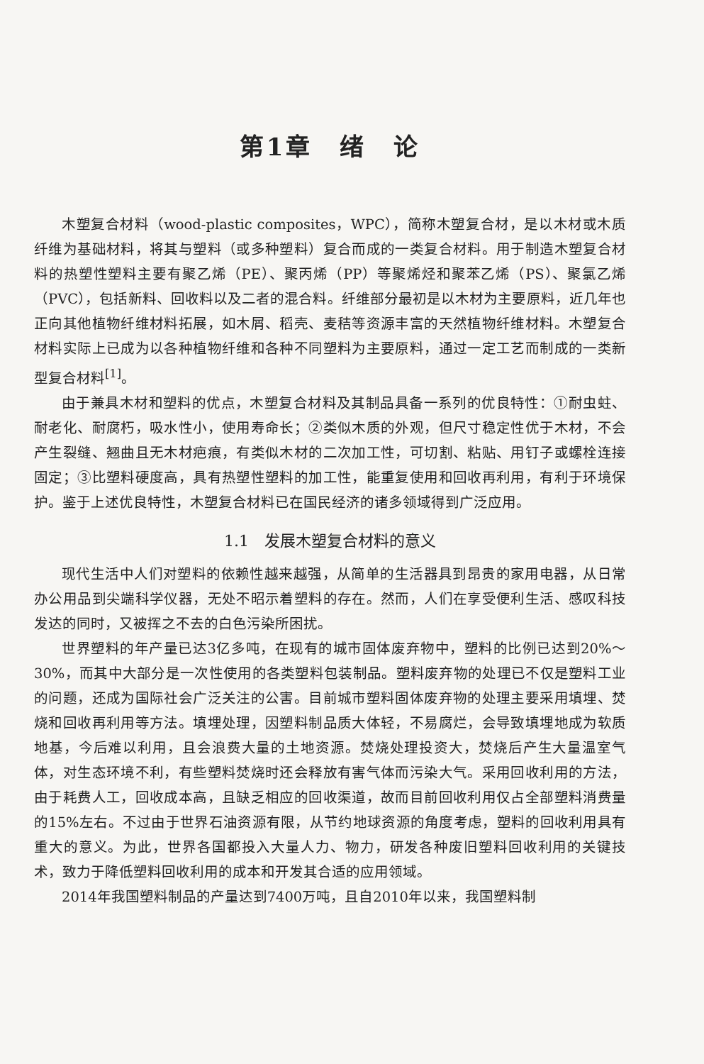第1章　绪　论
木塑复合材料（wood-plastic composites，WPC），简称木塑复合材，是以木材或木质纤维为基础材料，将其与塑料（或多种塑料）复合而成的一类复合材料。用于制造木塑复合材料的热塑性塑料主要有聚乙烯（PE）、聚丙烯（PP）等聚烯烃和聚苯乙烯（PS）、聚氯乙烯（PVC），包括新料、回收料以及二者的混合料。纤维部分最初是以木材为主要原料，近几年也正向其他植物纤维材料拓展，如木屑、稻壳、麦秸等资源丰富的天然植物纤维材料。木塑复合材料实际上已成为以各种植物纤维和各种不同塑料为主要原料，通过一定工艺而制成的一类新型复合材料<sup>[1]</sup>。
由于兼具木材和塑料的优点，木塑复合材料及其制品具备一系列的优良特性：①耐虫蛀、耐老化、耐腐朽，吸水性小，使用寿命长；②类似木质的外观，但尺寸稳定性优于木材，不会产生裂缝、翘曲且无木材疤痕，有类似木材的二次加工性，可切割、粘贴、用钉子或螺栓连接固定；③比塑料硬度高，具有热塑性塑料的加工性，能重复使用和回收再利用，有利于环境保护。鉴于上述优良特性，木塑复合材料已在国民经济的诸多领域得到广泛应用。
1.1　发展木塑复合材料的意义
现代生活中人们对塑料的依赖性越来越强，从简单的生活器具到昂贵的家用电器，从日常办公用品到尖端科学仪器，无处不昭示着塑料的存在。然而，人们在享受便利生活、感叹科技发达的同时，又被挥之不去的白色污染所困扰。
世界塑料的年产量已达3亿多吨，在现有的城市固体废弃物中，塑料的比例已达到20%～30%，而其中大部分是一次性使用的各类塑料包装制品。塑料废弃物的处理已不仅是塑料工业的问题，还成为国际社会广泛关注的公害。目前城市塑料固体废弃物的处理主要采用填埋、焚烧和回收再利用等方法。填埋处理，因塑料制品质大体轻，不易腐烂，会导致填埋地成为软质地基，今后难以利用，且会浪费大量的土地资源。焚烧处理投资大，焚烧后产生大量温室气体，对生态环境不利，有些塑料焚烧时还会释放有害气体而污染大气。采用回收利用的方法，由于耗费人工，回收成本高，且缺乏相应的回收渠道，故而目前回收利用仅占全部塑料消费量的15%左右。不过由于世界石油资源有限，从节约地球资源的角度考虑，塑料的回收利用具有重大的意义。为此，世界各国都投入大量人力、物力，研发各种废旧塑料回收利用的关键技术，致力于降低塑料回收利用的成本和开发其合适的应用领域。
2014年我国塑料制品的产量达到7400万吨，且自2010年以来，我国塑料制